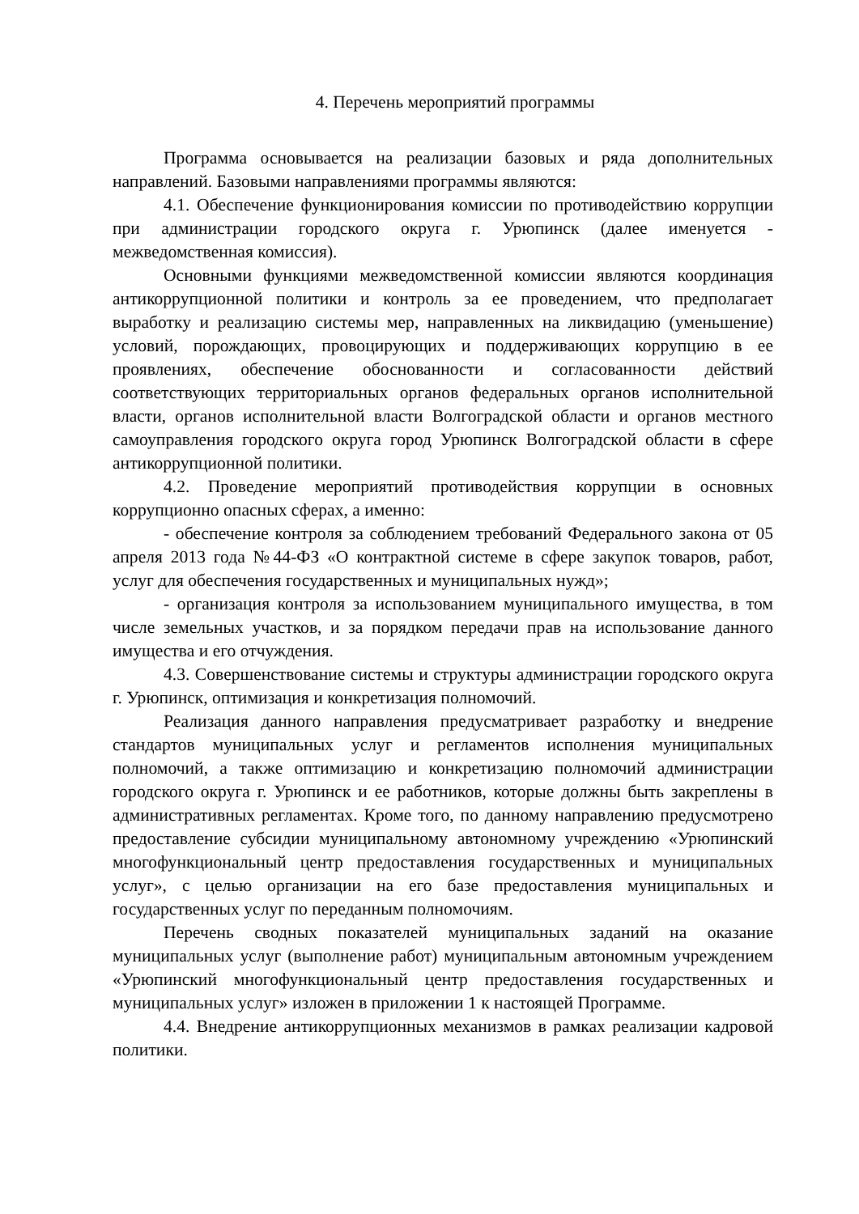4. Перечень мероприятий программы
Программа основывается на реализации базовых и ряда дополнительных направлений. Базовыми направлениями программы являются:
4.1. Обеспечение функционирования комиссии по противодействию коррупции при администрации городского округа г. Урюпинск (далее именуется - межведомственная комиссия).
Основными функциями межведомственной комиссии являются координация антикоррупционной политики и контроль за ее проведением, что предполагает выработку и реализацию системы мер, направленных на ликвидацию (уменьшение) условий, порождающих, провоцирующих и поддерживающих коррупцию в ее проявлениях, обеспечение обоснованности и согласованности действий соответствующих территориальных органов федеральных органов исполнительной власти, органов исполнительной власти Волгоградской области и органов местного самоуправления городского округа город Урюпинск Волгоградской области в сфере антикоррупционной политики.
4.2. Проведение мероприятий противодействия коррупции в основных коррупционно опасных сферах, а именно:
- обеспечение контроля за соблюдением требований Федерального закона от 05 апреля 2013 года №44-ФЗ «О контрактной системе в сфере закупок товаров, работ, услуг для обеспечения государственных и муниципальных нужд»;
- организация контроля за использованием муниципального имущества, в том числе земельных участков, и за порядком передачи прав на использование данного имущества и его отчуждения.
4.3. Совершенствование системы и структуры администрации городского округа г. Урюпинск, оптимизация и конкретизация полномочий.
Реализация данного направления предусматривает разработку и внедрение стандартов муниципальных услуг и регламентов исполнения муниципальных полномочий, а также оптимизацию и конкретизацию полномочий администрации городского округа г. Урюпинск и ее работников, которые должны быть закреплены в административных регламентах. Кроме того, по данному направлению предусмотрено предоставление субсидии муниципальному автономному учреждению «Урюпинский многофункциональный центр предоставления государственных и муниципальных услуг», с целью организации на его базе предоставления муниципальных и государственных услуг по переданным полномочиям.
Перечень сводных показателей муниципальных заданий на оказание муниципальных услуг (выполнение работ) муниципальным автономным учреждением «Урюпинский многофункциональный центр предоставления государственных и муниципальных услуг» изложен в приложении 1 к настоящей Программе.
4.4. Внедрение антикоррупционных механизмов в рамках реализации кадровой политики.